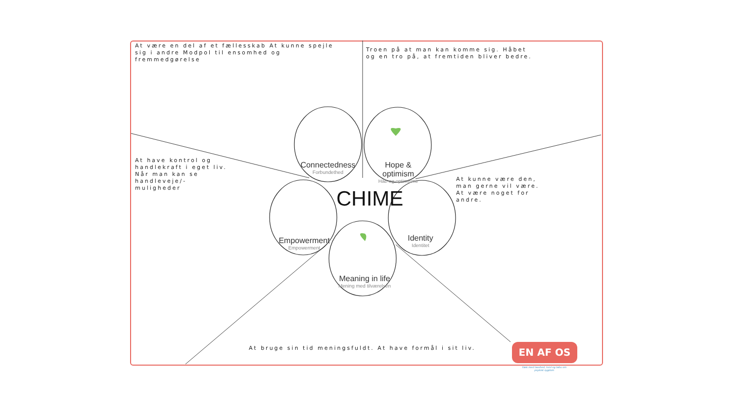At være en del af et fællesskab At kunne spejle
sig i andre Modpol til ensomhed og
fremmedgørelse
Troen på at man kan komme sig. Håbet
og en tro på, at fremtiden bliver bedre.
At have kontrol og
handlekraft i eget liv.
Når man kan se
handleveje/-
muligheder
At kunne være den,
man gerne vil være.
At være noget for
andre.
At bruge sin tid meningsfuldt. At have formål i sit liv.
Connectedness
Forbundethed
Hope & optimism
Håb og optimisme
Empowerment
Empowerment
Identity
Identitet
Meaning in life
Mening med tilværelsen
CHIME
EN AF OS
Væk med tavshed, tvivl og tabu om psykisk sygdom